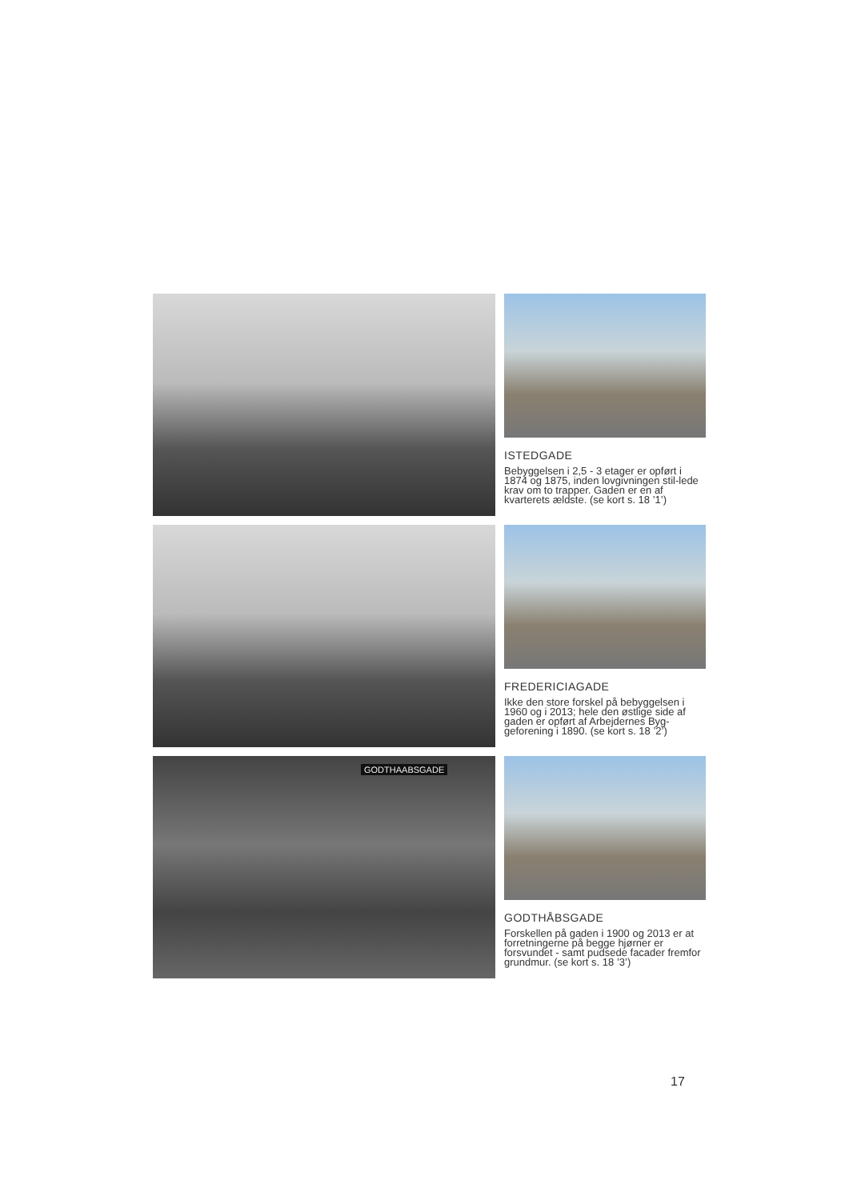ISTEDGADE
Bebyggelsen i 2,5 - 3 etager er opført i 1874 og 1875, inden lovgivningen stil-lede krav om to trapper. Gaden er en af kvarterets ældste. (se kort s. 18 ’1’)
FREDERICIAGADE
Ikke den store forskel på bebyggelsen i 1960 og i 2013; hele den østlige side af gaden er opført af Arbejdernes Byg-geforening i 1890. (se kort s. 18 ’2’)
GODTHAABSGADE
GODTHÅBSGADE
Forskellen på gaden i 1900 og 2013 er at forretningerne på begge hjørner er forsvundet - samt pudsede facader fremfor grundmur. (se kort s. 18 ’3’)
17